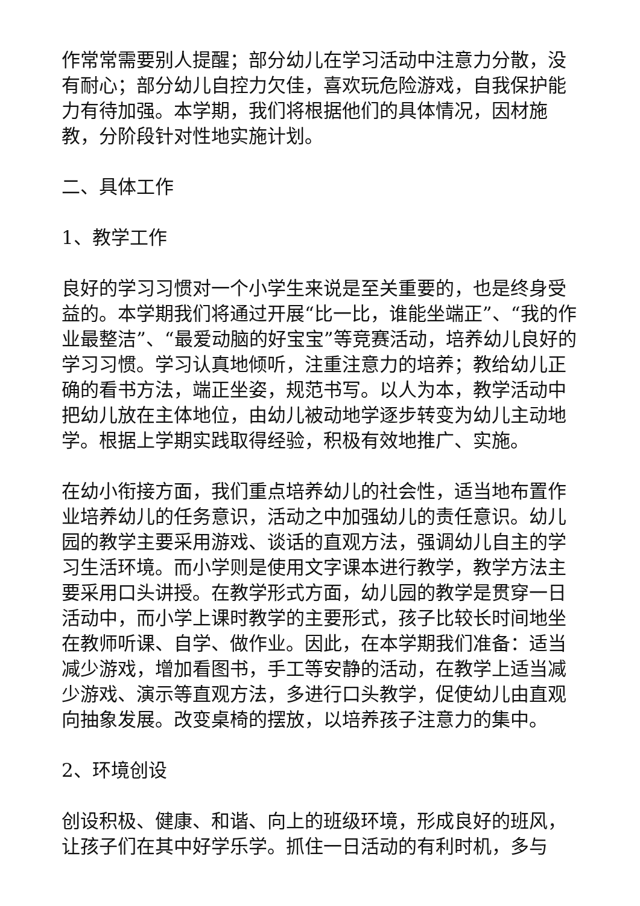作常常需要别人提醒；部分幼儿在学习活动中注意力分散，没有耐心；部分幼儿自控力欠佳，喜欢玩危险游戏，自我保护能力有待加强。本学期，我们将根据他们的具体情况，因材施教，分阶段针对性地实施计划。
二、具体工作
1、教学工作
良好的学习习惯对一个小学生来说是至关重要的，也是终身受益的。本学期我们将通过开展“比一比，谁能坐端正”、“我的作业最整洁”、“最爱动脑的好宝宝”等竞赛活动，培养幼儿良好的学习习惯。学习认真地倾听，注重注意力的培养；教给幼儿正确的看书方法，端正坐姿，规范书写。以人为本，教学活动中把幼儿放在主体地位，由幼儿被动地学逐步转变为幼儿主动地学。根据上学期实践取得经验，积极有效地推广、实施。
在幼小衔接方面，我们重点培养幼儿的社会性，适当地布置作业培养幼儿的任务意识，活动之中加强幼儿的责任意识。幼儿园的教学主要采用游戏、谈话的直观方法，强调幼儿自主的学习生活环境。而小学则是使用文字课本进行教学，教学方法主要采用口头讲授。在教学形式方面，幼儿园的教学是贯穿一日活动中，而小学上课时教学的主要形式，孩子比较长时间地坐在教师听课、自学、做作业。因此，在本学期我们准备：适当减少游戏，增加看图书，手工等安静的活动，在教学上适当减少游戏、演示等直观方法，多进行口头教学，促使幼儿由直观向抽象发展。改变桌椅的摆放，以培养孩子注意力的集中。
2、环境创设
创设积极、健康、和谐、向上的班级环境，形成良好的班风，让孩子们在其中好学乐学。抓住一日活动的有利时机，多与